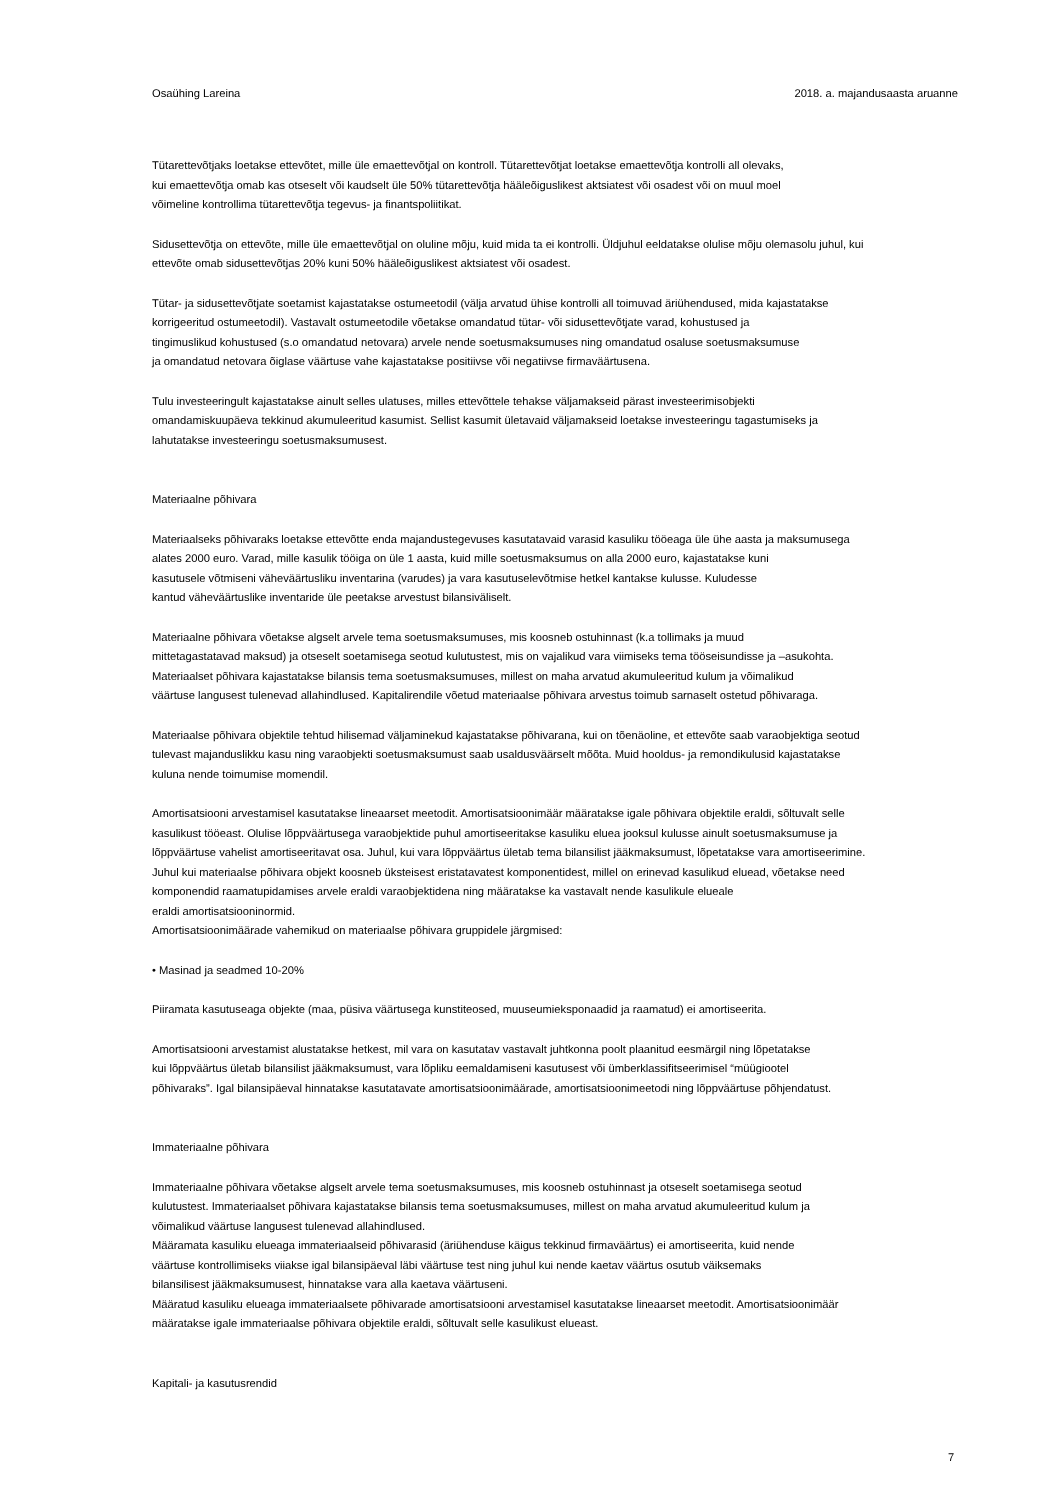Osaühing Lareina 2018. a. majandusaasta aruanne
Tütarettevõtjaks loetakse ettevõtet, mille üle emaettevõtjal on kontroll. Tütarettevõtjat loetakse emaettevõtja kontrolli all olevaks,
kui emaettevõtja omab kas otseselt või kaudselt üle 50% tütarettevõtja hääleõiguslikest aktsiatest või osadest või on muul moel
võimeline kontrollima tütarettevõtja tegevus- ja finantspoliitikat.
Sidusettevõtja on ettevõte, mille üle emaettevõtjal on oluline mõju, kuid mida ta ei kontrolli. Üldjuhul eeldatakse olulise mõju olemasolu juhul, kui
ettevõte omab sidusettevõtjas 20% kuni 50% hääleõiguslikest aktsiatest või osadest.
Tütar- ja sidusettevõtjate soetamist kajastatakse ostumeetodil (välja arvatud ühise kontrolli all toimuvad äriühendused, mida kajastatakse
korrigeeritud ostumeetodil). Vastavalt ostumeetodile võetakse omandatud tütar- või sidusettevõtjate varad, kohustused ja
tingimuslikud kohustused (s.o omandatud netovara) arvele nende soetusmaksumuses ning omandatud osaluse soetusmaksumuse
ja omandatud netovara õiglase väärtuse vahe kajastatakse positiivse või negatiivse firmaväärtusena.
Tulu investeeringult kajastatakse ainult selles ulatuses, milles ettevõttele tehakse väljamakseid pärast investeerimisobjekti
omandamiskuupäeva tekkinud akumuleeritud kasumist. Sellist kasumit ületavaid väljamakseid loetakse investeeringu tagastumiseks ja
lahutatakse investeeringu soetusmaksumusest.
Materiaalne põhivara
Materiaalseks põhivaraks loetakse ettevõtte enda majandustegevuses kasutatavaid varasid kasuliku tööeaga üle ühe aasta ja maksumusega
alates 2000 euro. Varad, mille kasulik tööiga on üle 1 aasta, kuid mille soetusmaksumus on alla 2000 euro, kajastatakse kuni
kasutusele võtmiseni väheväärtusliku inventarina (varudes) ja vara kasutuselevõtmise hetkel kantakse kulusse. Kuludesse
kantud väheväärtuslike inventaride üle peetakse arvestust bilansiväliselt.
Materiaalne põhivara võetakse algselt arvele tema soetusmaksumuses, mis koosneb ostuhinnast (k.a tollimaks ja muud
mittetagastatavad maksud) ja otseselt soetamisega seotud kulutustest, mis on vajalikud vara viimiseks tema tööseisundisse ja –asukohta.
Materiaalset põhivara kajastatakse bilansis tema soetusmaksumuses, millest on maha arvatud akumuleeritud kulum ja võimalikud
väärtuse langusest tulenevad allahindlused. Kapitalirendile võetud materiaalse põhivara arvestus toimub sarnaselt ostetud põhivaraga.
Materiaalse põhivara objektile tehtud hilisemad väljaminekud kajastatakse põhivarana, kui on tõenäoline, et ettevõte saab varaobjektiga seotud
tulevast majanduslikku kasu ning varaobjekti soetusmaksumust saab usaldusväärselt mõõta. Muid hooldus- ja remondikulusid kajastatakse
kuluna nende toimumise momendil.
Amortisatsiooni arvestamisel kasutatakse lineaarset meetodit. Amortisatsioonimäär määratakse igale põhivara objektile eraldi, sõltuvalt selle
kasulikust tööeast. Olulise lõppväärtusega varaobjektide puhul amortiseeritakse kasuliku eluea jooksul kulusse ainult soetusmaksumuse ja
lõppväärtuse vahelist amortiseeritavat osa. Juhul, kui vara lõppväärtus ületab tema bilansilist jääkmaksumust, lõpetatakse vara amortiseerimine.
Juhul kui materiaalse põhivara objekt koosneb üksteisest eristatavatest komponentidest, millel on erinevad kasulikud eluead, võetakse need
komponendid raamatupidamises arvele eraldi varaobjektidena ning määratakse ka vastavalt nende kasulikule elueale
eraldi amortisatsiooninormid.
Amortisatsioonimäärade vahemikud on materiaalse põhivara gruppidele järgmised:
• Masinad ja seadmed 10-20%
Piiramata kasutuseaga objekte (maa, püsiva väärtusega kunstiteosed, muuseumieksponaadid ja raamatud) ei amortiseerita.
Amortisatsiooni arvestamist alustatakse hetkest, mil vara on kasutatav vastavalt juhtkonna poolt plaanitud eesmärgil ning lõpetatakse
kui lõppväärtus ületab bilansilist jääkmaksumust, vara lõpliku eemaldamiseni kasutusest või ümberklassifitseerimisel “müügiootel
põhivaraks”. Igal bilansipäeval hinnatakse kasutatavate amortisatsioonimäärade, amortisatsioonimeetodi ning lõppväärtuse põhjendatust.
Immateriaalne põhivara
Immateriaalne põhivara võetakse algselt arvele tema soetusmaksumuses, mis koosneb ostuhinnast ja otseselt soetamisega seotud
kulutustest. Immateriaalset põhivara kajastatakse bilansis tema soetusmaksumuses, millest on maha arvatud akumuleeritud kulum ja
võimalikud väärtuse langusest tulenevad allahindlused.
Määramata kasuliku elueaga immateriaalseid põhivarasid (äriühenduse käigus tekkinud firmaväärtus) ei amortiseerita, kuid nende
väärtuse kontrollimiseks viiakse igal bilansipäeval läbi väärtuse test ning juhul kui nende kaetav väärtus osutub väiksemaks
bilansilisest jääkmaksumusest, hinnatakse vara alla kaetava väärtuseni.
Määratud kasuliku elueaga immateriaalsete põhivarade amortisatsiooni arvestamisel kasutatakse lineaarset meetodit. Amortisatsioonimäär
määratakse igale immateriaalse põhivara objektile eraldi, sõltuvalt selle kasulikust elueast.
Kapitali- ja kasutusrendid
7